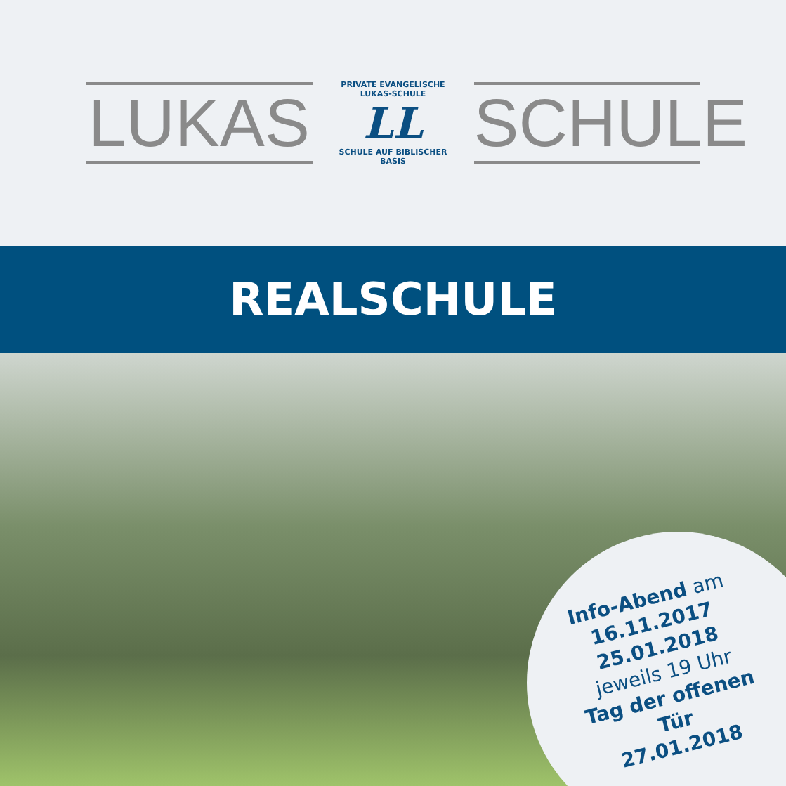LUKAS
PRIVATE EVANGELISCHE LUKAS-SCHULE
LL
SCHULE AUF BIBLISCHER BASIS
SCHULE
REALSCHULE
Info-Abend am
16.11.2017
25.01.2018
jeweils 19 Uhr
Tag der offenen Tür
27.01.2018